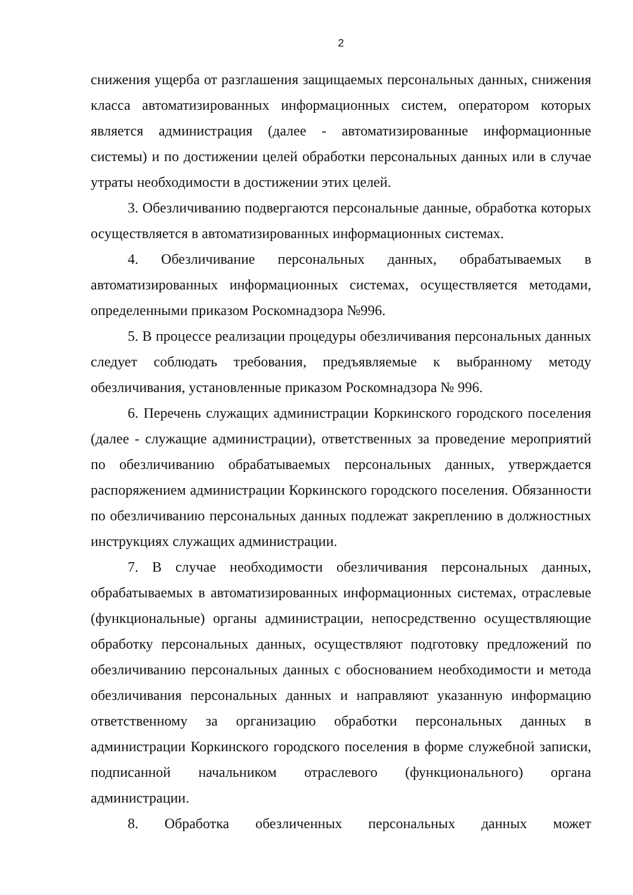2
снижения ущерба от разглашения защищаемых персональных данных, снижения класса автоматизированных информационных систем, оператором которых является администрация (далее - автоматизированные информационные системы) и по достижении целей обработки персональных данных или в случае утраты необходимости в достижении этих целей.
3. Обезличиванию подвергаются персональные данные, обработка которых осуществляется в автоматизированных информационных системах.
4. Обезличивание персональных данных, обрабатываемых в автоматизированных информационных системах, осуществляется методами, определенными приказом Роскомнадзора №996.
5. В процессе реализации процедуры обезличивания персональных данных следует соблюдать требования, предъявляемые к выбранному методу обезличивания, установленные приказом Роскомнадзора № 996.
6. Перечень служащих администрации Коркинского городского поселения (далее - служащие администрации), ответственных за проведение мероприятий по обезличиванию обрабатываемых персональных данных, утверждается распоряжением администрации Коркинского городского поселения. Обязанности по обезличиванию персональных данных подлежат закреплению в должностных инструкциях служащих администрации.
7. В случае необходимости обезличивания персональных данных, обрабатываемых в автоматизированных информационных системах, отраслевые (функциональные) органы администрации, непосредственно осуществляющие обработку персональных данных, осуществляют подготовку предложений по обезличиванию персональных данных с обоснованием необходимости и метода обезличивания персональных данных и направляют указанную информацию ответственному за организацию обработки персональных данных в администрации Коркинского городского поселения в форме служебной записки, подписанной начальником отраслевого (функционального) органа администрации.
8. Обработка обезличенных персональных данных может